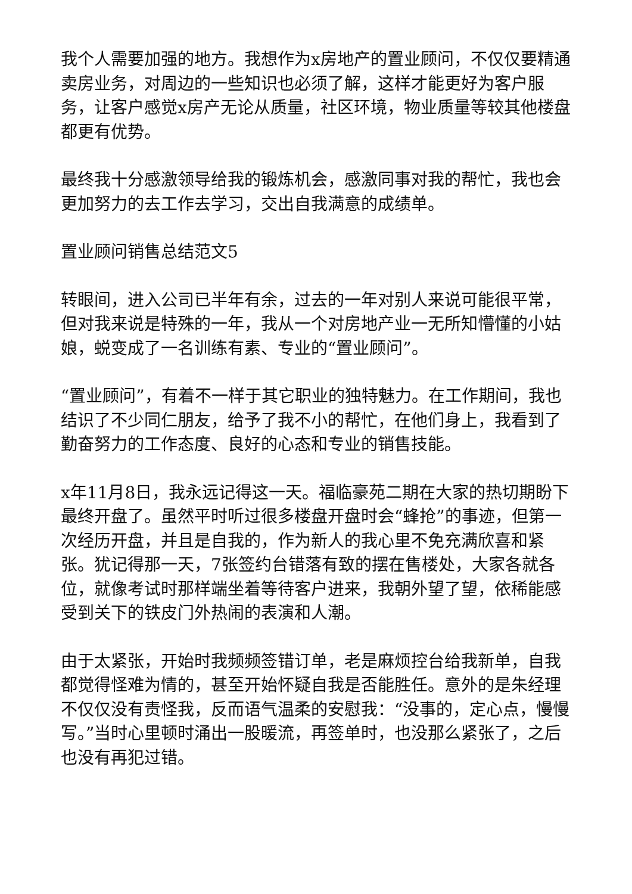我个人需要加强的地方。我想作为x房地产的置业顾问，不仅仅要精通卖房业务，对周边的一些知识也必须了解，这样才能更好为客户服务，让客户感觉x房产无论从质量，社区环境，物业质量等较其他楼盘都更有优势。
最终我十分感激领导给我的锻炼机会，感激同事对我的帮忙，我也会更加努力的去工作去学习，交出自我满意的成绩单。
置业顾问销售总结范文5
转眼间，进入公司已半年有余，过去的一年对别人来说可能很平常，但对我来说是特殊的一年，我从一个对房地产业一无所知懵懂的小姑娘，蜕变成了一名训练有素、专业的“置业顾问”。
“置业顾问”，有着不一样于其它职业的独特魅力。在工作期间，我也结识了不少同仁朋友，给予了我不小的帮忙，在他们身上，我看到了勤奋努力的工作态度、良好的心态和专业的销售技能。
x年11月8日，我永远记得这一天。福临豪苑二期在大家的热切期盼下最终开盘了。虽然平时听过很多楼盘开盘时会“蜂抢”的事迹，但第一次经历开盘，并且是自我的，作为新人的我心里不免充满欣喜和紧张。犹记得那一天，7张签约台错落有致的摆在售楼处，大家各就各位，就像考试时那样端坐着等待客户进来，我朝外望了望，依稀能感受到关下的铁皮门外热闹的表演和人潮。
由于太紧张，开始时我频频签错订单，老是麻烦控台给我新单，自我都觉得怪难为情的，甚至开始怀疑自我是否能胜任。意外的是朱经理不仅仅没有责怪我，反而语气温柔的安慰我：“没事的，定心点，慢慢写。”当时心里顿时涌出一股暖流，再签单时，也没那么紧张了，之后也没有再犯过错。